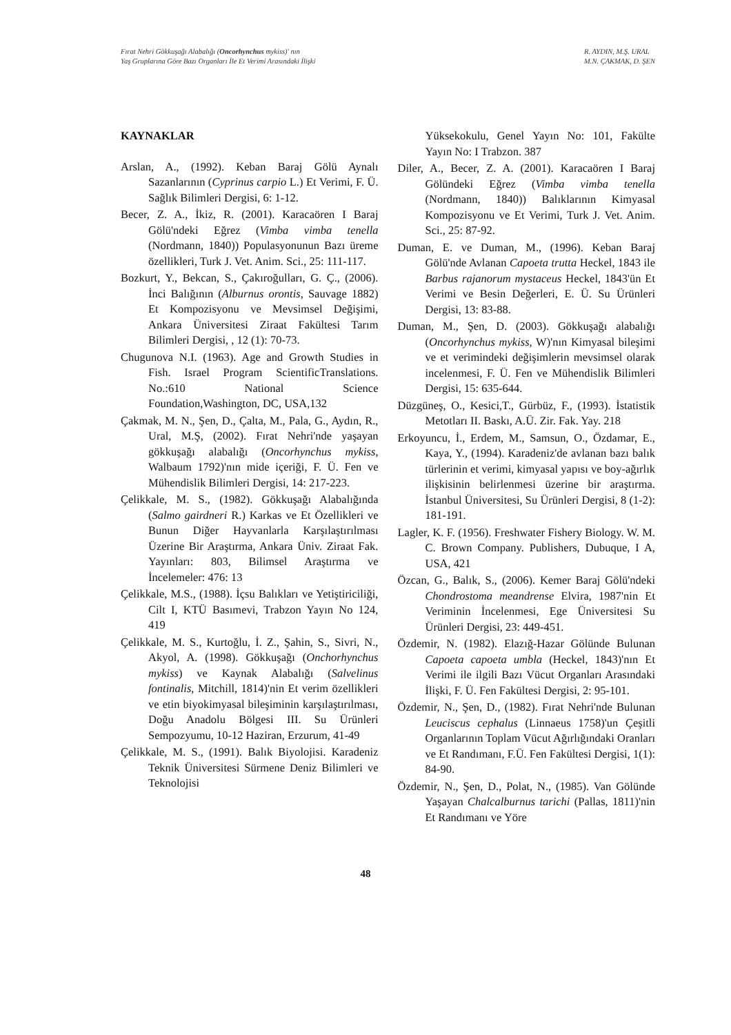Fırat Nehri Gökkuşağı Alabalığı (Oncorhynchus mykiss)' nın
Yaş Gruplarına Göre Bazı Organları İle Et Verimi Arasındaki İlişki
R. AYDIN, M.Ş. URAL
M.N. ÇAKMAK, D. ŞEN
KAYNAKLAR
Arslan, A., (1992). Keban Baraj Gölü Aynalı Sazanlarının (Cyprinus carpio L.) Et Verimi, F. Ü. Sağlık Bilimleri Dergisi, 6: 1-12.
Becer, Z. A., İkiz, R. (2001). Karacaören I Baraj Gölü'ndeki Eğrez (Vimba vimba tenella (Nordmann, 1840)) Populasyonunun Bazı üreme özellikleri, Turk J. Vet. Anim. Sci., 25: 111-117.
Bozkurt, Y., Bekcan, S., Çakıroğulları, G. Ç., (2006). İnci Balığının (Alburnus orontis, Sauvage 1882) Et Kompozisyonu ve Mevsimsel Değişimi, Ankara Üniversitesi Ziraat Fakültesi Tarım Bilimleri Dergisi, , 12 (1): 70-73.
Chugunova N.I. (1963). Age and Growth Studies in Fish. Israel Program ScientificTranslations. No.:610 National Science Foundation,Washington, DC, USA,132
Çakmak, M. N., Şen, D., Çalta, M., Pala, G., Aydın, R., Ural, M.Ş, (2002). Fırat Nehri'nde yaşayan gökkuşağı alabalığı (Oncorhynchus mykiss, Walbaum 1792)'nın mide içeriği, F. Ü. Fen ve Mühendislik Bilimleri Dergisi, 14: 217-223.
Çelikkale, M. S., (1982). Gökkuşağı Alabalığında (Salmo gairdneri R.) Karkas ve Et Özellikleri ve Bunun Diğer Hayvanlarla Karşılaştırılması Üzerine Bir Araştırma, Ankara Üniv. Ziraat Fak. Yayınları: 803, Bilimsel Araştırma ve İncelemeler: 476: 13
Çelikkale, M.S., (1988). İçsu Balıkları ve Yetiştiriciliği, Cilt I, KTÜ Basımevi, Trabzon Yayın No 124, 419
Çelikkale, M. S., Kurtoğlu, İ. Z., Şahin, S., Sivri, N., Akyol, A. (1998). Gökkuşağı (Onchorhynchus mykiss) ve Kaynak Alabalığı (Salvelinus fontinalis, Mitchill, 1814)'nin Et verim özellikleri ve etin biyokimyasal bileşiminin karşılaştırılması, Doğu Anadolu Bölgesi III. Su Ürünleri Sempozyumu, 10-12 Haziran, Erzurum, 41-49
Çelikkale, M. S., (1991). Balık Biyolojisi. Karadeniz Teknik Üniversitesi Sürmene Deniz Bilimleri ve Teknolojisi
Yüksekokulu, Genel Yayın No: 101, Fakülte Yayın No: I Trabzon. 387
Diler, A., Becer, Z. A. (2001). Karacaören I Baraj Gölündeki Eğrez (Vimba vimba tenella (Nordmann, 1840)) Balıklarının Kimyasal Kompozisyonu ve Et Verimi, Turk J. Vet. Anim. Sci., 25: 87-92.
Duman, E. ve Duman, M., (1996). Keban Baraj Gölü'nde Avlanan Capoeta trutta Heckel, 1843 ile Barbus rajanorum mystaceus Heckel, 1843'ün Et Verimi ve Besin Değerleri, E. Ü. Su Ürünleri Dergisi, 13: 83-88.
Duman, M., Şen, D. (2003). Gökkuşağı alabalığı (Oncorhynchus mykiss, W)'nın Kimyasal bileşimi ve et verimindeki değişimlerin mevsimsel olarak incelenmesi, F. Ü. Fen ve Mühendislik Bilimleri Dergisi, 15: 635-644.
Düzgüneş, O., Kesici,T., Gürbüz, F., (1993). İstatistik Metotları II. Baskı, A.Ü. Zir. Fak. Yay. 218
Erkoyuncu, İ., Erdem, M., Samsun, O., Özdamar, E., Kaya, Y., (1994). Karadeniz'de avlanan bazı balık türlerinin et verimi, kimyasal yapısı ve boy-ağırlık ilişkisinin belirlenmesi üzerine bir araştırma. İstanbul Üniversitesi, Su Ürünleri Dergisi, 8 (1-2): 181-191.
Lagler, K. F. (1956). Freshwater Fishery Biology. W. M. C. Brown Company. Publishers, Dubuque, I A, USA, 421
Özcan, G., Balık, S., (2006). Kemer Baraj Gölü'ndeki Chondrostoma meandrense Elvira, 1987'nin Et Veriminin İncelenmesi, Ege Üniversitesi Su Ürünleri Dergisi, 23: 449-451.
Özdemir, N. (1982). Elazığ-Hazar Gölünde Bulunan Capoeta capoeta umbla (Heckel, 1843)'nın Et Verimi ile ilgili Bazı Vücut Organları Arasındaki İlişki, F. Ü. Fen Fakültesi Dergisi, 2: 95-101.
Özdemir, N., Şen, D., (1982). Fırat Nehri'nde Bulunan Leuciscus cephalus (Linnaeus 1758)'un Çeşitli Organlarının Toplam Vücut Ağırlığındaki Oranları ve Et Randımanı, F.Ü. Fen Fakültesi Dergisi, 1(1): 84-90.
Özdemir, N., Şen, D., Polat, N., (1985). Van Gölünde Yaşayan Chalcalburnus tarichi (Pallas, 1811)'nin Et Randımanı ve Yöre
48